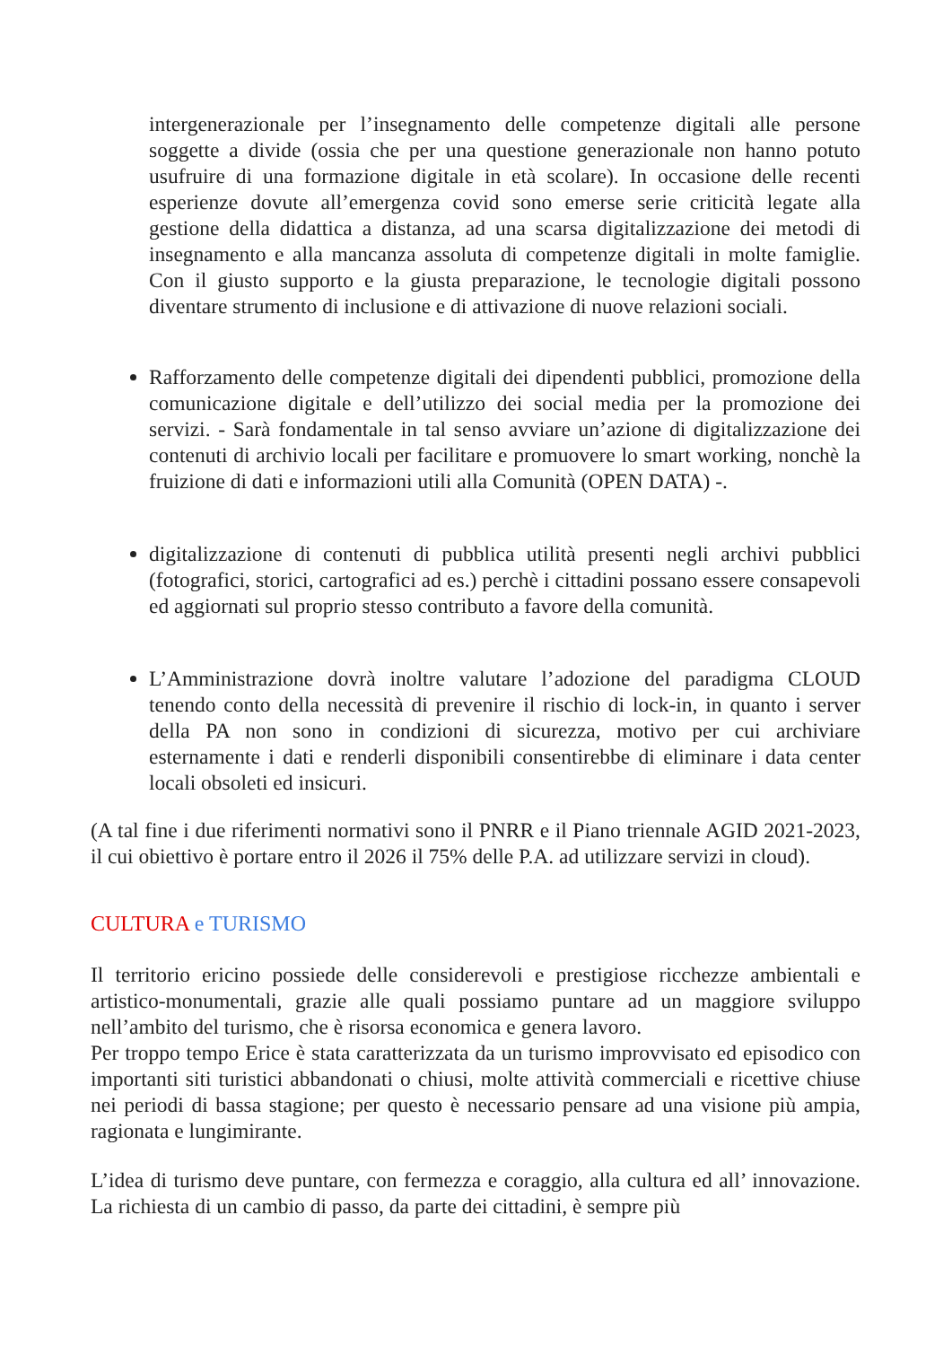intergenerazionale per l’insegnamento delle competenze digitali alle persone soggette a divide (ossia che per una questione generazionale non hanno potuto usufruire di una formazione digitale in età scolare). In occasione delle recenti esperienze dovute all’emergenza covid sono emerse serie criticità legate alla gestione della didattica a distanza, ad una scarsa digitalizzazione dei metodi di insegnamento e alla mancanza assoluta di competenze digitali in molte famiglie. Con il giusto supporto e la giusta preparazione, le tecnologie digitali possono diventare strumento di inclusione e di attivazione di nuove relazioni sociali.
Rafforzamento delle competenze digitali dei dipendenti pubblici, promozione della comunicazione digitale e dell’utilizzo dei social media per la promozione dei servizi. - Sarà fondamentale in tal senso avviare un’azione di digitalizzazione dei contenuti di archivio locali per facilitare e promuovere lo smart working, nonchè la fruizione di dati e informazioni utili alla Comunità (OPEN DATA) -.
digitalizzazione di contenuti di pubblica utilità presenti negli archivi pubblici (fotografici, storici, cartografici ad es.) perchè i cittadini possano essere consapevoli ed aggiornati sul proprio stesso contributo a favore della comunità.
L’Amministrazione dovrà inoltre valutare l’adozione del paradigma CLOUD tenendo conto della necessità di prevenire il rischio di lock-in, in quanto i server della PA non sono in condizioni di sicurezza, motivo per cui archiviare esternamente i dati e renderli disponibili consentirebbe di eliminare i data center locali obsoleti ed insicuri.
(A tal fine i due riferimenti normativi sono il PNRR e il Piano triennale AGID 2021-2023, il cui obiettivo è portare entro il 2026 il 75% delle P.A. ad utilizzare servizi in cloud).
CULTURA e TURISMO
Il territorio ericino possiede delle considerevoli e prestigiose ricchezze ambientali e artistico-monumentali, grazie alle quali possiamo puntare ad un maggiore sviluppo nell’ambito del turismo, che è risorsa economica e genera lavoro.
Per troppo tempo Erice è stata caratterizzata da un turismo improvvisato ed episodico con importanti siti turistici abbandonati o chiusi, molte attività commerciali e ricettive chiuse nei periodi di bassa stagione; per questo è necessario pensare ad una visione più ampia, ragionata e lungimirante.
L’idea di turismo deve puntare, con fermezza e coraggio, alla cultura ed all’ innovazione. La richiesta di un cambio di passo, da parte dei cittadini, è sempre più